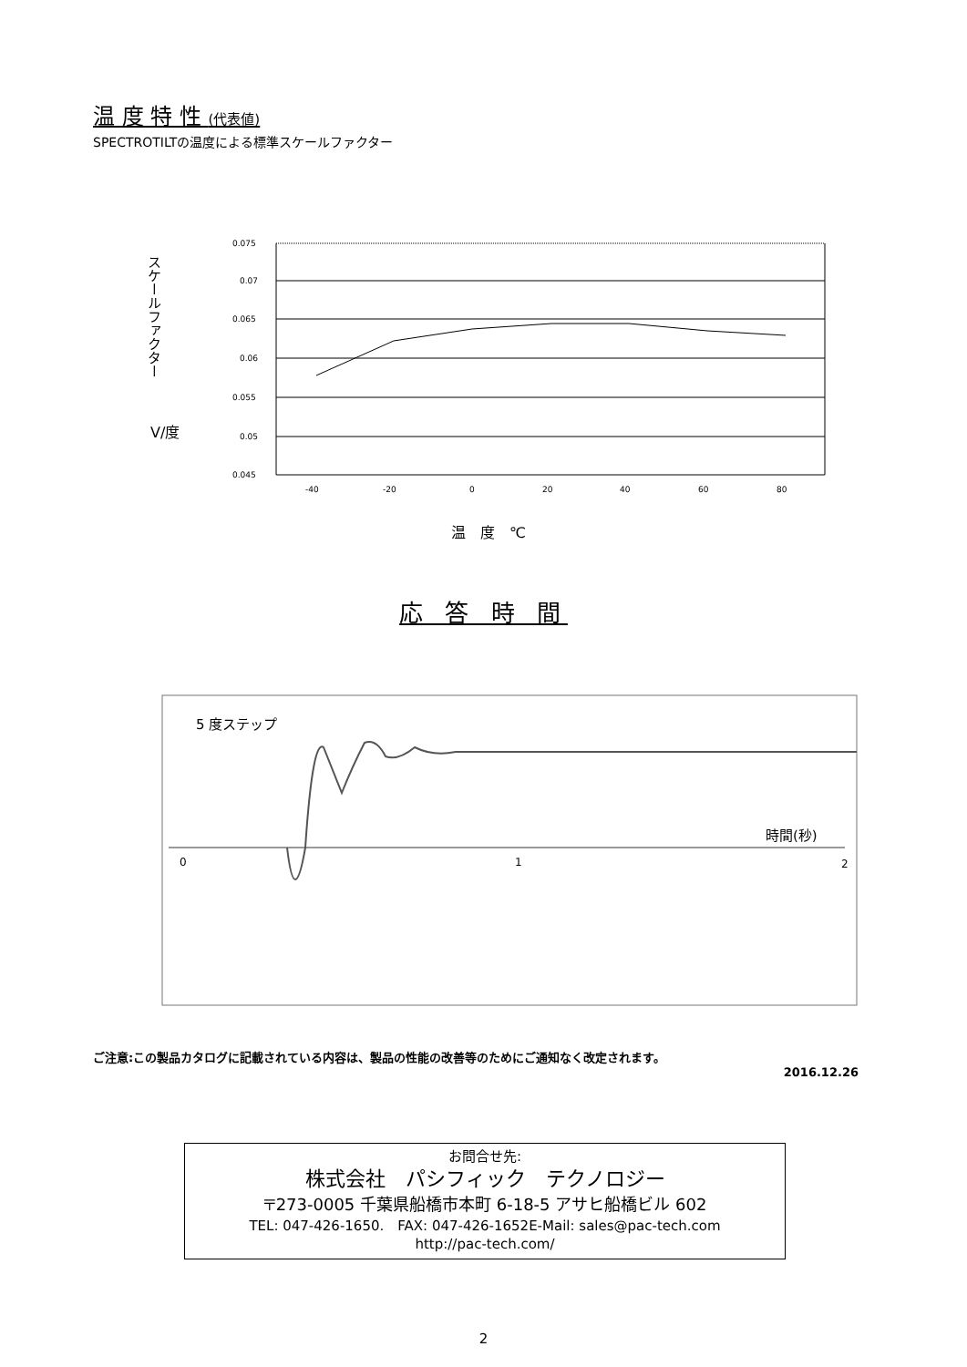温 度 特 性 (代表値)
SPECTROTILTの温度による標準スケールファクター
スケールファクター
V/度
0.075
0.07
0.065
0.06
0.055
0.05
0.045
-40
-20
0
20
40
60
80
温　度　℃
応 答 時 間
5 度ステップ
時間(秒)
0
1
2
ご注意:この製品カタログに記載されている内容は、製品の性能の改善等のためにご通知なく改定されます。
2016.12.26
お問合せ先:
株式会社　パシフィック　テクノロジー
〒273-0005 千葉県船橋市本町 6-18-5 アサヒ船橋ビル 602
TEL: 047-426-1650.　FAX: 047-426-1652E-Mail: sales@pac-tech.com
http://pac-tech.com/
2